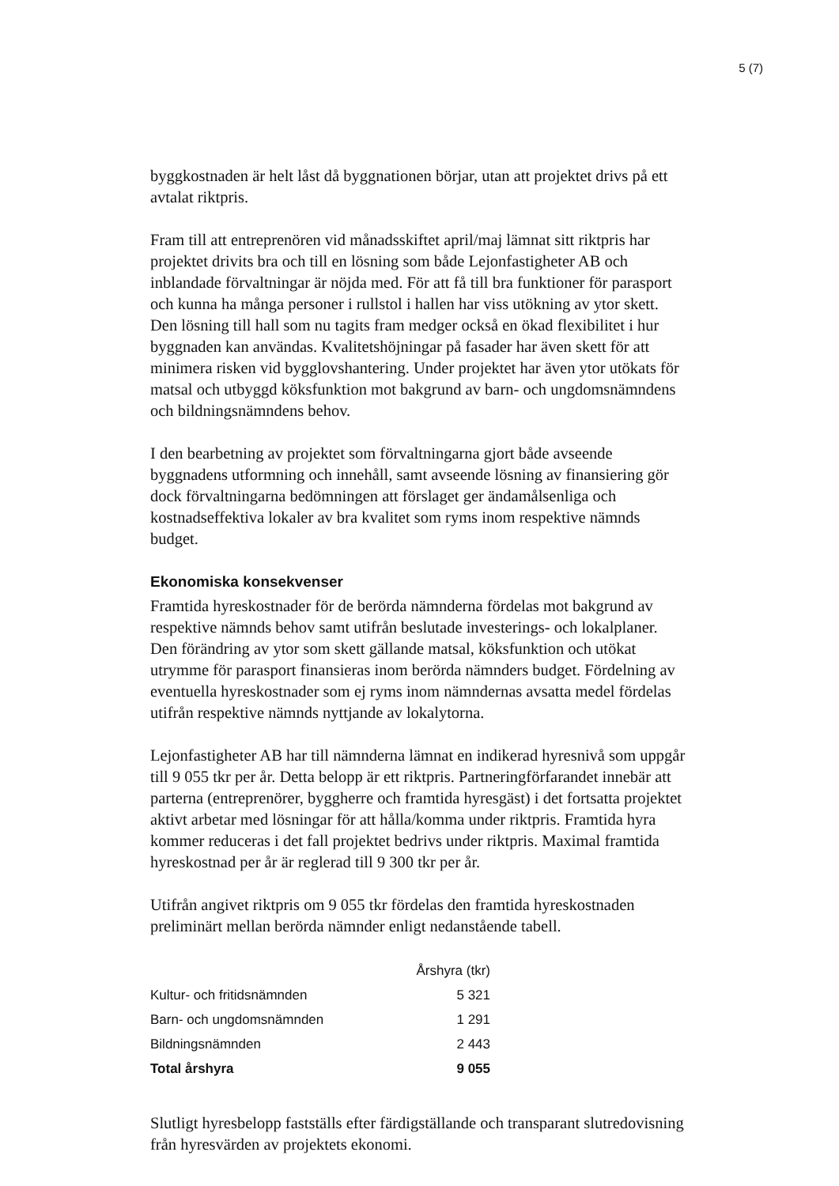5 (7)
byggkostnaden är helt låst då byggnationen börjar, utan att projektet drivs på ett avtalat riktpris.
Fram till att entreprenören vid månadsskiftet april/maj lämnat sitt riktpris har projektet drivits bra och till en lösning som både Lejonfastigheter AB och inblandade förvaltningar är nöjda med. För att få till bra funktioner för parasport och kunna ha många personer i rullstol i hallen har viss utökning av ytor skett. Den lösning till hall som nu tagits fram medger också en ökad flexibilitet i hur byggnaden kan användas. Kvalitetshöjningar på fasader har även skett för att minimera risken vid bygglovshantering. Under projektet har även ytor utökats för matsal och utbyggd köksfunktion mot bakgrund av barn- och ungdomsnämndens och bildningsnämndens behov.
I den bearbetning av projektet som förvaltningarna gjort både avseende byggnadens utformning och innehåll, samt avseende lösning av finansiering gör dock förvaltningarna bedömningen att förslaget ger ändamålsenliga och kostnadseffektiva lokaler av bra kvalitet som ryms inom respektive nämnds budget.
Ekonomiska konsekvenser
Framtida hyreskostnader för de berörda nämnderna fördelas mot bakgrund av respektive nämnds behov samt utifrån beslutade investerings- och lokalplaner. Den förändring av ytor som skett gällande matsal, köksfunktion och utökat utrymme för parasport finansieras inom berörda nämnders budget. Fördelning av eventuella hyreskostnader som ej ryms inom nämndernas avsatta medel fördelas utifrån respektive nämnds nyttjande av lokalytorna.
Lejonfastigheter AB har till nämnderna lämnat en indikerad hyresnivå som uppgår till 9 055 tkr per år. Detta belopp är ett riktpris. Partneringförfarandet innebär att parterna (entreprenörer, byggherre och framtida hyresgäst) i det fortsatta projektet aktivt arbetar med lösningar för att hålla/komma under riktpris. Framtida hyra kommer reduceras i det fall projektet bedrivs under riktpris. Maximal framtida hyreskostnad per år är reglerad till 9 300 tkr per år.
Utifrån angivet riktpris om 9 055 tkr fördelas den framtida hyreskostnaden preliminärt mellan berörda nämnder enligt nedanstående tabell.
| | Årshyra (tkr) |
| Kultur- och fritidsnämnden | 5 321 |
| Barn- och ungdomsnämnden | 1 291 |
| Bildningsnämnden | 2 443 |
| Total årshyra | 9 055 |
Slutligt hyresbelopp fastställs efter färdigställande och transparant slutredovisning från hyresvärden av projektets ekonomi.